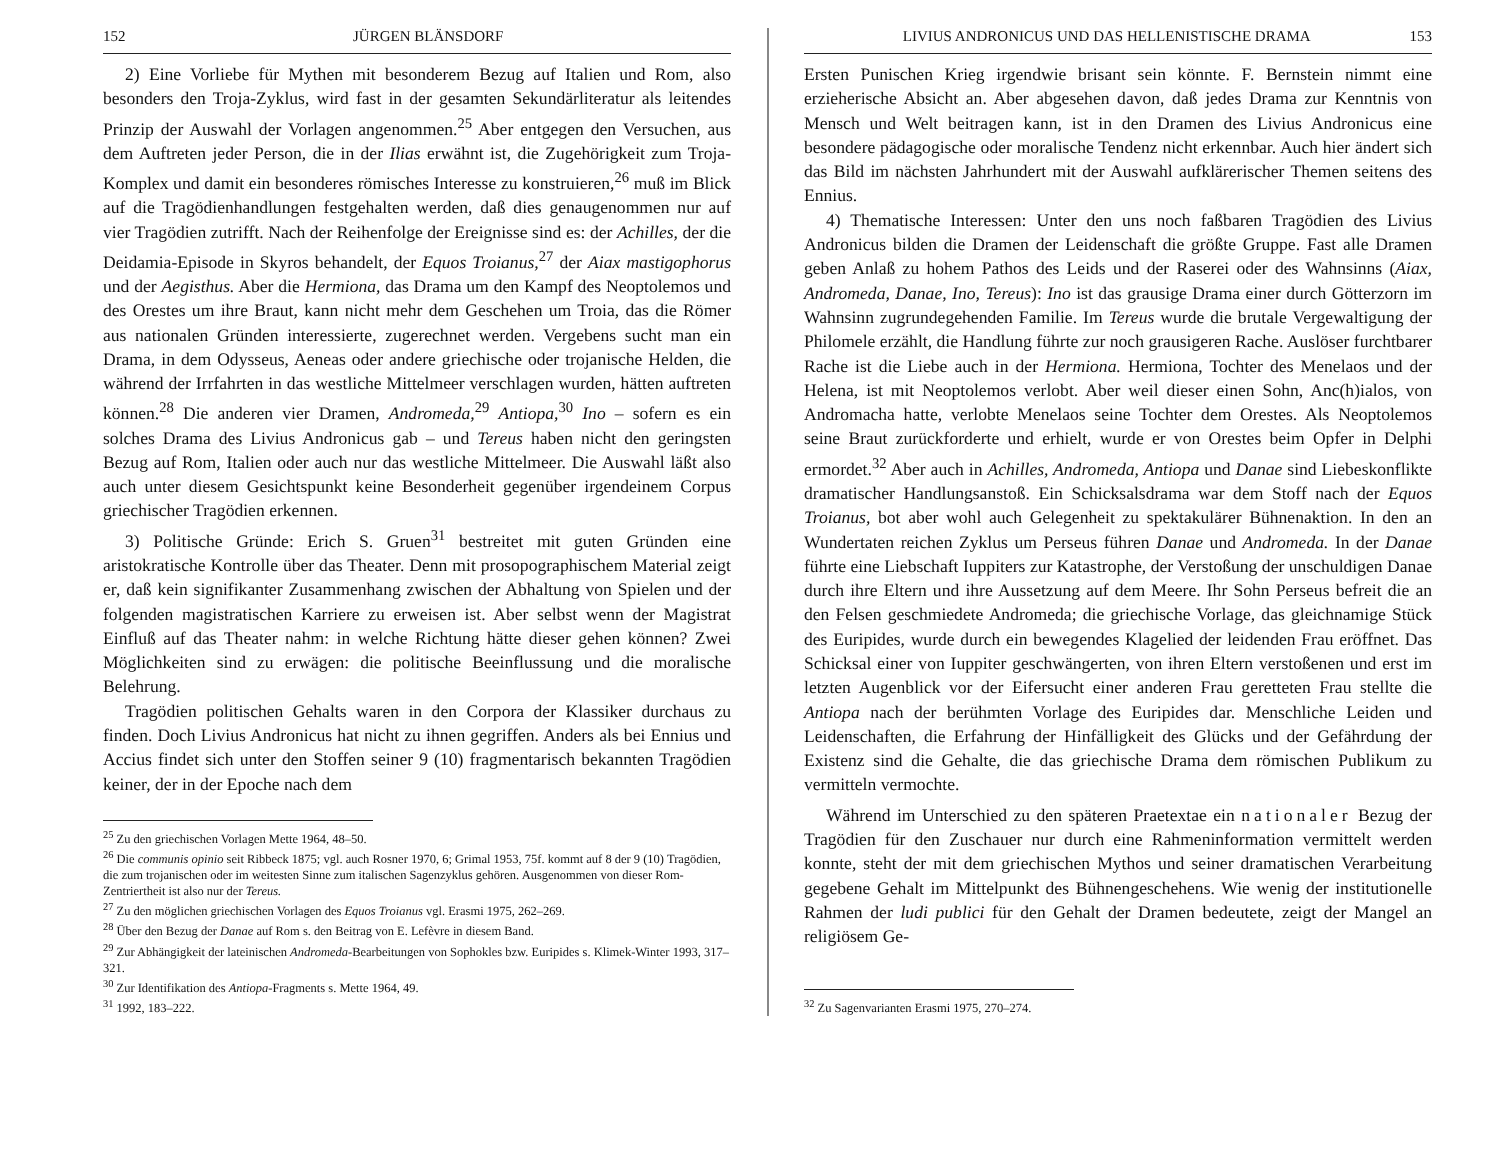152 JÜRGEN BLÄNSDORF
2) Eine Vorliebe für Mythen mit besonderem Bezug auf Italien und Rom, also besonders den Troja-Zyklus, wird fast in der gesamten Sekundärliteratur als leitendes Prinzip der Auswahl der Vorlagen angenommen.<sup>25</sup> Aber entgegen den Versuchen, aus dem Auftreten jeder Person, die in der Ilias erwähnt ist, die Zugehörigkeit zum Troja-Komplex und damit ein besonderes römisches Interesse zu konstruieren,<sup>26</sup> muß im Blick auf die Tragödienhandlungen festgehalten werden, daß dies genaugenommen nur auf vier Tragödien zutrifft. Nach der Reihenfolge der Ereignisse sind es: der Achilles, der die Deidamia-Episode in Skyros behandelt, der Equos Troianus,<sup>27</sup> der Aiax mastigophorus und der Aegisthus. Aber die Hermiona, das Drama um den Kampf des Neoptolemos und des Orestes um ihre Braut, kann nicht mehr dem Geschehen um Troia, das die Römer aus nationalen Gründen interessierte, zugerechnet werden. Vergebens sucht man ein Drama, in dem Odysseus, Aeneas oder andere griechische oder trojanische Helden, die während der Irrfahrten in das westliche Mittelmeer verschlagen wurden, hätten auftreten können.<sup>28</sup> Die anderen vier Dramen, Andromeda,<sup>29</sup> Antiopa,<sup>30</sup> Ino – sofern es ein solches Drama des Livius Andronicus gab – und Tereus haben nicht den geringsten Bezug auf Rom, Italien oder auch nur das westliche Mittelmeer. Die Auswahl läßt also auch unter diesem Gesichtspunkt keine Besonderheit gegenüber irgendeinem Corpus griechischer Tragödien erkennen.
3) Politische Gründe: Erich S. Gruen<sup>31</sup> bestreitet mit guten Gründen eine aristokratische Kontrolle über das Theater. Denn mit prosopographischem Material zeigt er, daß kein signifikanter Zusammenhang zwischen der Abhaltung von Spielen und der folgenden magistratischen Karriere zu erweisen ist. Aber selbst wenn der Magistrat Einfluß auf das Theater nahm: in welche Richtung hätte dieser gehen können? Zwei Möglichkeiten sind zu erwägen: die politische Beeinflussung und die moralische Belehrung.
Tragödien politischen Gehalts waren in den Corpora der Klassiker durchaus zu finden. Doch Livius Andronicus hat nicht zu ihnen gegriffen. Anders als bei Ennius und Accius findet sich unter den Stoffen seiner 9 (10) fragmentarisch bekannten Tragödien keiner, der in der Epoche nach dem
<sup>25</sup> Zu den griechischen Vorlagen Mette 1964, 48–50.
<sup>26</sup> Die communis opinio seit Ribbeck 1875; vgl. auch Rosner 1970, 6; Grimal 1953, 75f. kommt auf 8 der 9 (10) Tragödien, die zum trojanischen oder im weitesten Sinne zum italischen Sagenzyklus gehören. Ausgenommen von dieser Rom-Zentriertheit ist also nur der Tereus.
<sup>27</sup> Zu den möglichen griechischen Vorlagen des Equos Troianus vgl. Erasmi 1975, 262–269.
<sup>28</sup> Über den Bezug der Danae auf Rom s. den Beitrag von E. Lefèvre in diesem Band.
<sup>29</sup> Zur Abhängigkeit der lateinischen Andromeda-Bearbeitungen von Sophokles bzw. Euripides s. Klimek-Winter 1993, 317–321.
<sup>30</sup> Zur Identifikation des Antiopa-Fragments s. Mette 1964, 49.
<sup>31</sup> 1992, 183–222.
LIVIUS ANDRONICUS UND DAS HELLENISTISCHE DRAMA 153
Ersten Punischen Krieg irgendwie brisant sein könnte. F. Bernstein nimmt eine erzieherische Absicht an. Aber abgesehen davon, daß jedes Drama zur Kenntnis von Mensch und Welt beitragen kann, ist in den Dramen des Livius Andronicus eine besondere pädagogische oder moralische Tendenz nicht erkennbar. Auch hier ändert sich das Bild im nächsten Jahrhundert mit der Auswahl aufklärerischer Themen seitens des Ennius.
4) Thematische Interessen: Unter den uns noch faßbaren Tragödien des Livius Andronicus bilden die Dramen der Leidenschaft die größte Gruppe. Fast alle Dramen geben Anlaß zu hohem Pathos des Leids und der Raserei oder des Wahnsinns (Aiax, Andromeda, Danae, Ino, Tereus): Ino ist das grausige Drama einer durch Götterzorn im Wahnsinn zugrundegehenden Familie. Im Tereus wurde die brutale Vergewaltigung der Philomele erzählt, die Handlung führte zur noch grausigeren Rache. Auslöser furchtbarer Rache ist die Liebe auch in der Hermiona. Hermiona, Tochter des Menelaos und der Helena, ist mit Neoptolemos verlobt. Aber weil dieser einen Sohn, Anc(h)ialos, von Andromacha hatte, verlobte Menelaos seine Tochter dem Orestes. Als Neoptolemos seine Braut zurückforderte und erhielt, wurde er von Orestes beim Opfer in Delphi ermordet.<sup>32</sup> Aber auch in Achilles, Andromeda, Antiopa und Danae sind Liebeskonflikte dramatischer Handlungsanstoß. Ein Schicksalsdrama war dem Stoff nach der Equos Troianus, bot aber wohl auch Gelegenheit zu spektakulärer Bühnenaktion. In den an Wundertaten reichen Zyklus um Perseus führen Danae und Andromeda. In der Danae führte eine Liebschaft Iuppiters zur Katastrophe, der Verstoßung der unschuldigen Danae durch ihre Eltern und ihre Aussetzung auf dem Meere. Ihr Sohn Perseus befreit die an den Felsen geschmiedete Andromeda; die griechische Vorlage, das gleichnamige Stück des Euripides, wurde durch ein bewegendes Klagelied der leidenden Frau eröffnet. Das Schicksal einer von Iuppiter geschwängerten, von ihren Eltern verstoßenen und erst im letzten Augenblick vor der Eifersucht einer anderen Frau geretteten Frau stellte die Antiopa nach der berühmten Vorlage des Euripides dar. Menschliche Leiden und Leidenschaften, die Erfahrung der Hinfälligkeit des Glücks und der Gefährdung der Existenz sind die Gehalte, die das griechische Drama dem römischen Publikum zu vermitteln vermochte.
Während im Unterschied zu den späteren Praetextae ein nationaler Bezug der Tragödien für den Zuschauer nur durch eine Rahmeninformation vermittelt werden konnte, steht der mit dem griechischen Mythos und seiner dramatischen Verarbeitung gegebene Gehalt im Mittelpunkt des Bühnengeschehens. Wie wenig der institutionelle Rahmen der ludi publici für den Gehalt der Dramen bedeutete, zeigt der Mangel an religiösem Ge-
<sup>32</sup> Zu Sagenvarianten Erasmi 1975, 270–274.